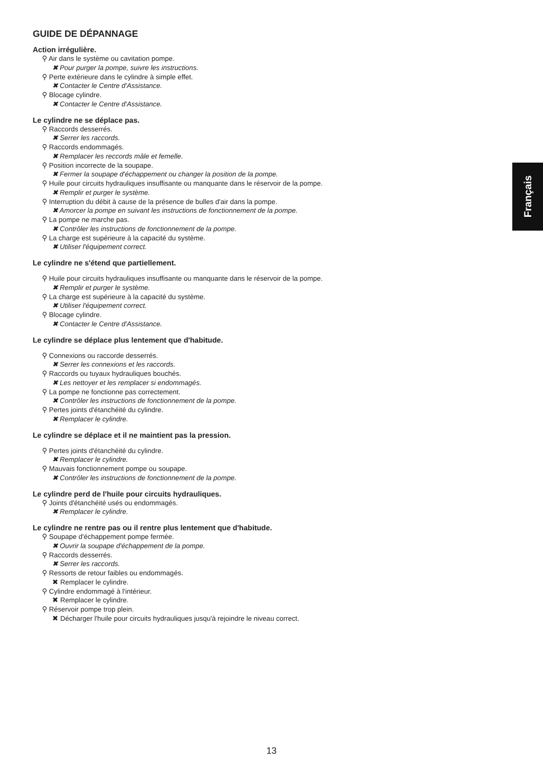GUIDE DE DÉPANNAGE
Action irrégulière.
⚲ Air dans le système ou cavitation pompe.
✖ Pour purger la pompe, suivre les instructions.
⚲ Perte extérieure dans le cylindre à simple effet.
✖ Contacter le Centre d'Assistance.
⚲ Blocage cylindre.
✖ Contacter le Centre d'Assistance.
Le cylindre ne se déplace pas.
⚲ Raccords desserrés.
✖ Serrer les raccords.
⚲ Raccords endommagés.
✖ Remplacer les reccords mâle et femelle.
⚲ Position incorrecte de la soupape.
✖ Fermer la soupape d'échappement ou changer la position de la pompe.
⚲ Huile pour circuits hydrauliques insuffisante ou manquante dans le réservoir de la pompe.
✖ Remplir et purger le système.
⚲ Interruption du débit à cause de la présence de bulles d'air dans la pompe.
✖ Amorcer la pompe en suivant les instructions de fonctionnement de la pompe.
⚲ La pompe ne marche pas.
✖ Contrôler les instructions de fonctionnement de la pompe.
⚲ La charge est supérieure à la capacité du système.
✖ Utiliser l'équipement correct.
Le cylindre ne s'étend que partiellement.
⚲ Huile pour circuits hydrauliques insuffisante ou manquante dans le réservoir de la pompe.
✖ Remplir et purger le système.
⚲ La charge est supérieure à la capacité du système.
✖ Utiliser l'équipement correct.
⚲ Blocage cylindre.
✖ Contacter le Centre d'Assistance.
Le cylindre se déplace plus lentement que d'habitude.
⚲ Connexions ou raccorde desserrés.
✖ Serrer les connexions et les raccords.
⚲ Raccords ou tuyaux hydrauliques bouchés.
✖ Les nettoyer et les remplacer si endommagés.
⚲ La pompe ne fonctionne pas correctement.
✖ Contrôler les instructions de fonctionnement de la pompe.
⚲ Pertes joints d'étanchéité du cylindre.
✖ Remplacer le cylindre.
Le cylindre se déplace et il ne maintient pas la pression.
⚲ Pertes joints d'étanchéité du cylindre.
✖ Remplacer le cylindre.
⚲ Mauvais fonctionnement pompe ou soupape.
✖ Contrôler les instructions de fonctionnement de la pompe.
Le cylindre perd de l'huile pour circuits hydrauliques.
⚲ Joints d'étanchéité usés ou endommagés.
✖ Remplacer le cylindre.
Le cylindre ne rentre pas ou il rentre plus lentement que d'habitude.
⚲ Soupape d'échappement pompe fermée.
✖ Ouvrir la soupape d'échappement de la pompe.
⚲ Raccords desserrés.
✖ Serrer les raccords.
⚲ Ressorts de retour faibles ou endommagés.
✖ Remplacer le cylindre.
⚲ Cylindre endommagé à l'intérieur.
✖ Remplacer le cylindre.
⚲ Réservoir pompe trop plein.
✖ Décharger l'huile pour circuits hydrauliques jusqu'à rejoindre le niveau correct.
Français
13